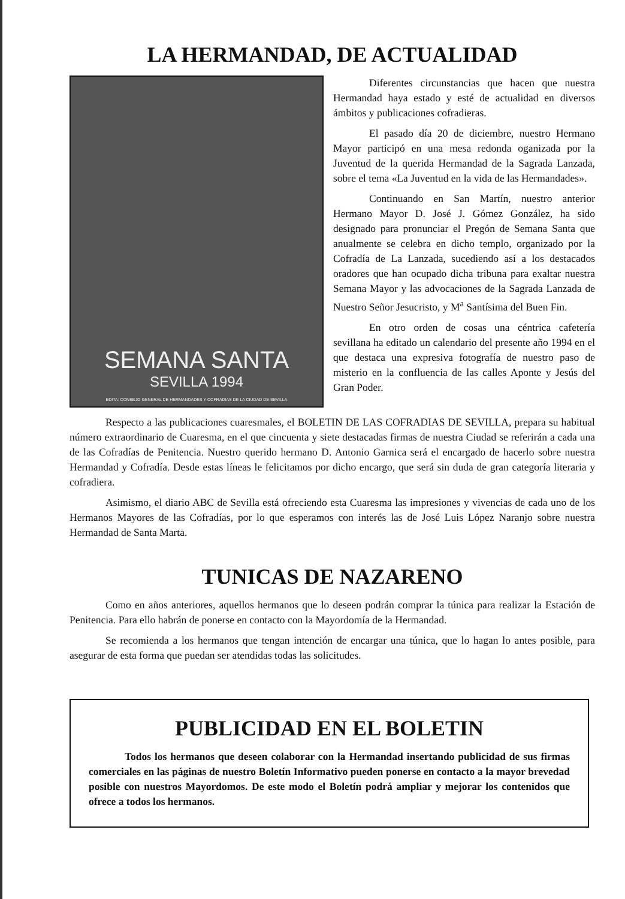LA HERMANDAD, DE ACTUALIDAD
SEMANA SANTA
SEVILLA 1994
EDITA: CONSEJO GENERAL DE HERMANDADES Y COFRADIAS DE LA CIUDAD DE SEVILLA
Diferentes circunstancias que hacen que nuestra Hermandad haya estado y esté de actualidad en diversos ámbitos y publicaciones cofradieras.
El pasado día 20 de diciembre, nuestro Hermano Mayor participó en una mesa redonda oganizada por la Juventud de la querida Hermandad de la Sagrada Lanzada, sobre el tema «La Juventud en la vida de las Hermandades».
Continuando en San Martín, nuestro anterior Hermano Mayor D. José J. Gómez González, ha sido designado para pronunciar el Pregón de Semana Santa que anualmente se celebra en dicho templo, organizado por la Cofradía de La Lanzada, sucediendo así a los destacados oradores que han ocupado dicha tribuna para exaltar nuestra Semana Mayor y las advocaciones de la Sagrada Lanzada de Nuestro Señor Jesucristo, y M<sup>a</sup> Santísima del Buen Fin.
En otro orden de cosas una céntrica cafetería sevillana ha editado un calendario del presente año 1994 en el que destaca una expresiva fotografía de nuestro paso de misterio en la confluencia de las calles Aponte y Jesús del Gran Poder.
Respecto a las publicaciones cuaresmales, el BOLETIN DE LAS COFRADIAS DE SEVILLA, prepara su habitual número extraordinario de Cuaresma, en el que cincuenta y siete destacadas firmas de nuestra Ciudad se referirán a cada una de las Cofradías de Penitencia. Nuestro querido hermano D. Antonio Garnica será el encargado de hacerlo sobre nuestra Hermandad y Cofradía. Desde estas líneas le felicitamos por dicho encargo, que será sin duda de gran categoría literaria y cofradiera.
Asimismo, el diario ABC de Sevilla está ofreciendo esta Cuaresma las impresiones y vivencias de cada uno de los Hermanos Mayores de las Cofradías, por lo que esperamos con interés las de José Luis López Naranjo sobre nuestra Hermandad de Santa Marta.
TUNICAS DE NAZARENO
Como en años anteriores, aquellos hermanos que lo deseen podrán comprar la túnica para realizar la Estación de Penitencia. Para ello habrán de ponerse en contacto con la Mayordomía de la Hermandad.
Se recomienda a los hermanos que tengan intención de encargar una túnica, que lo hagan lo antes posible, para asegurar de esta forma que puedan ser atendidas todas las solicitudes.
PUBLICIDAD EN EL BOLETIN
Todos los hermanos que deseen colaborar con la Hermandad insertando publicidad de sus firmas comerciales en las páginas de nuestro Boletín Informativo pueden ponerse en contacto a la mayor brevedad posible con nuestros Mayordomos. De este modo el Boletín podrá ampliar y mejorar los contenidos que ofrece a todos los hermanos.